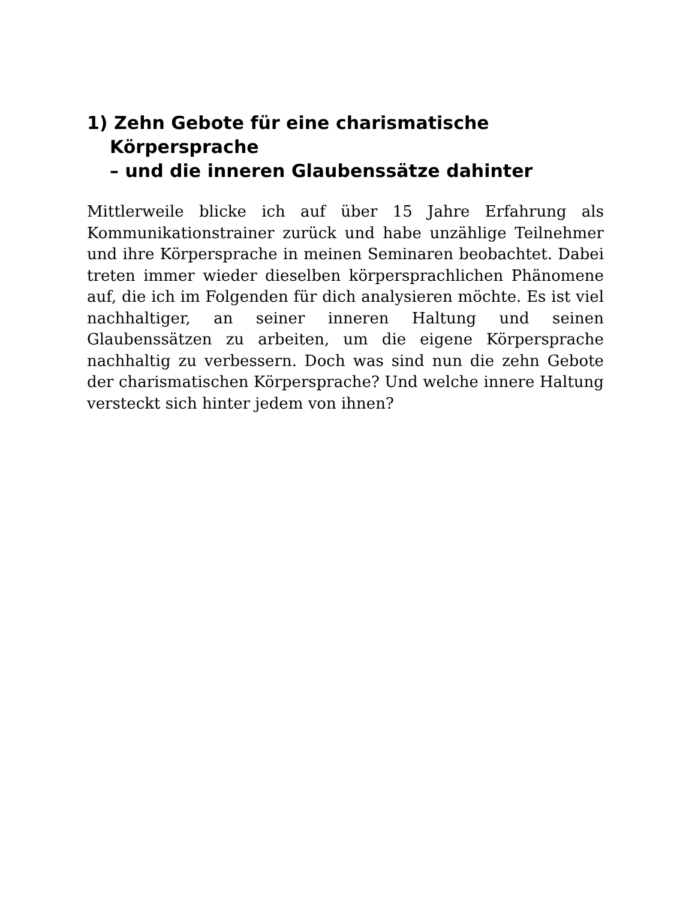1) Zehn Gebote für eine charismatische Körpersprache
– und die inneren Glaubenssätze dahinter
Mittlerweile blicke ich auf über 15 Jahre Erfahrung als Kommunikationstrainer zurück und habe unzählige Teilnehmer und ihre Körpersprache in meinen Seminaren beobachtet. Dabei treten immer wieder dieselben körpersprachlichen Phänomene auf, die ich im Folgenden für dich analysieren möchte. Es ist viel nachhaltiger, an seiner inneren Haltung und seinen Glaubenssätzen zu arbeiten, um die eigene Körpersprache nachhaltig zu verbessern. Doch was sind nun die zehn Gebote der charismatischen Körpersprache? Und welche innere Haltung versteckt sich hinter jedem von ihnen?